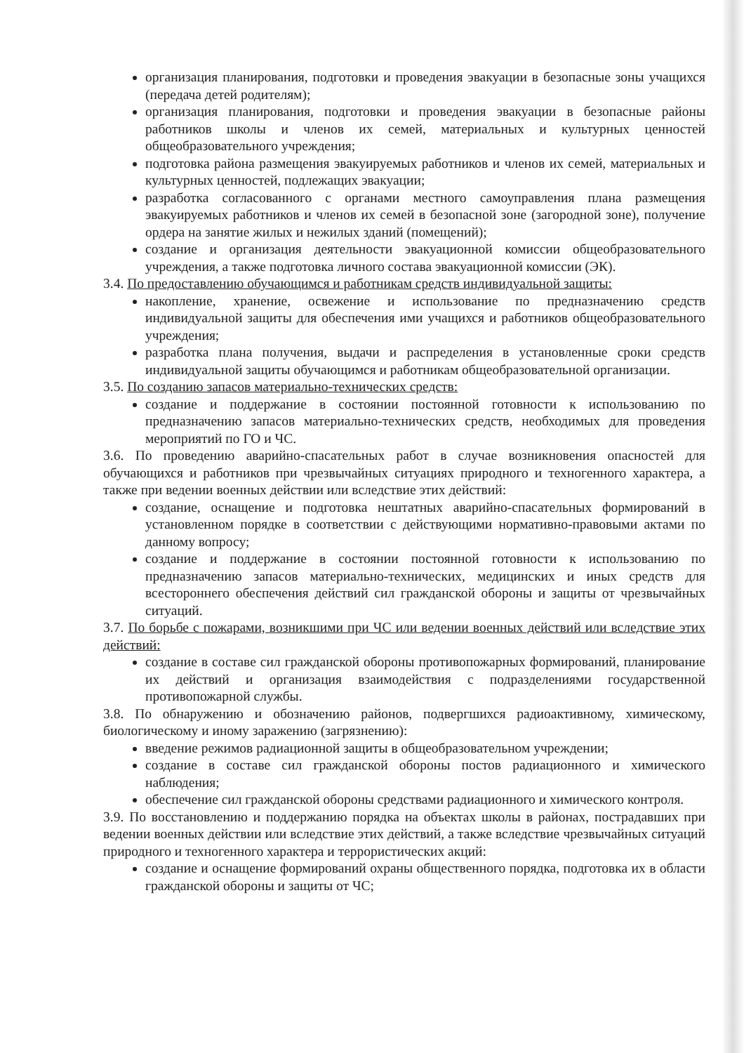организация планирования, подготовки и проведения эвакуации в безопасные зоны учащихся (передача детей родителям);
организация планирования, подготовки и проведения эвакуации в безопасные районы работников школы и членов их семей, материальных и культурных ценностей общеобразовательного учреждения;
подготовка района размещения эвакуируемых работников и членов их семей, материальных и культурных ценностей, подлежащих эвакуации;
разработка согласованного с органами местного самоуправления плана размещения эвакуируемых работников и членов их семей в безопасной зоне (загородной зоне), получение ордера на занятие жилых и нежилых зданий (помещений);
создание и организация деятельности эвакуационной комиссии общеобразовательного учреждения, а также подготовка личного состава эвакуационной комиссии (ЭК).
3.4. По предоставлению обучающимся и работникам средств индивидуальной защиты:
накопление, хранение, освежение и использование по предназначению средств индивидуальной защиты для обеспечения ими учащихся и работников общеобразовательного учреждения;
разработка плана получения, выдачи и распределения в установленные сроки средств индивидуальной защиты обучающимся и работникам общеобразовательной организации.
3.5. По созданию запасов материально-технических средств:
создание и поддержание в состоянии постоянной готовности к использованию по предназначению запасов материально-технических средств, необходимых для проведения мероприятий по ГО и ЧС.
3.6. По проведению аварийно-спасательных работ в случае возникновения опасностей для обучающихся и работников при чрезвычайных ситуациях природного и техногенного характера, а также при ведении военных действии или вследствие этих действий:
создание, оснащение и подготовка нештатных аварийно-спасательных формирований в установленном порядке в соответствии с действующими нормативно-правовыми актами по данному вопросу;
создание и поддержание в состоянии постоянной готовности к использованию по предназначению запасов материально-технических, медицинских и иных средств для всестороннего обеспечения действий сил гражданской обороны и защиты от чрезвычайных ситуаций.
3.7. По борьбе с пожарами, возникшими при ЧС или ведении военных действий или вследствие этих действий:
создание в составе сил гражданской обороны противопожарных формирований, планирование их действий и организация взаимодействия с подразделениями государственной противопожарной службы.
3.8. По обнаружению и обозначению районов, подвергшихся радиоактивному, химическому, биологическому и иному заражению (загрязнению):
введение режимов радиационной защиты в общеобразовательном учреждении;
создание в составе сил гражданской обороны постов радиационного и химического наблюдения;
обеспечение сил гражданской обороны средствами радиационного и химического контроля.
3.9. По восстановлению и поддержанию порядка на объектах школы в районах, пострадавших при ведении военных действии или вследствие этих действий, а также вследствие чрезвычайных ситуаций природного и техногенного характера и террористических акций:
создание и оснащение формирований охраны общественного порядка, подготовка их в области гражданской обороны и защиты от ЧС;